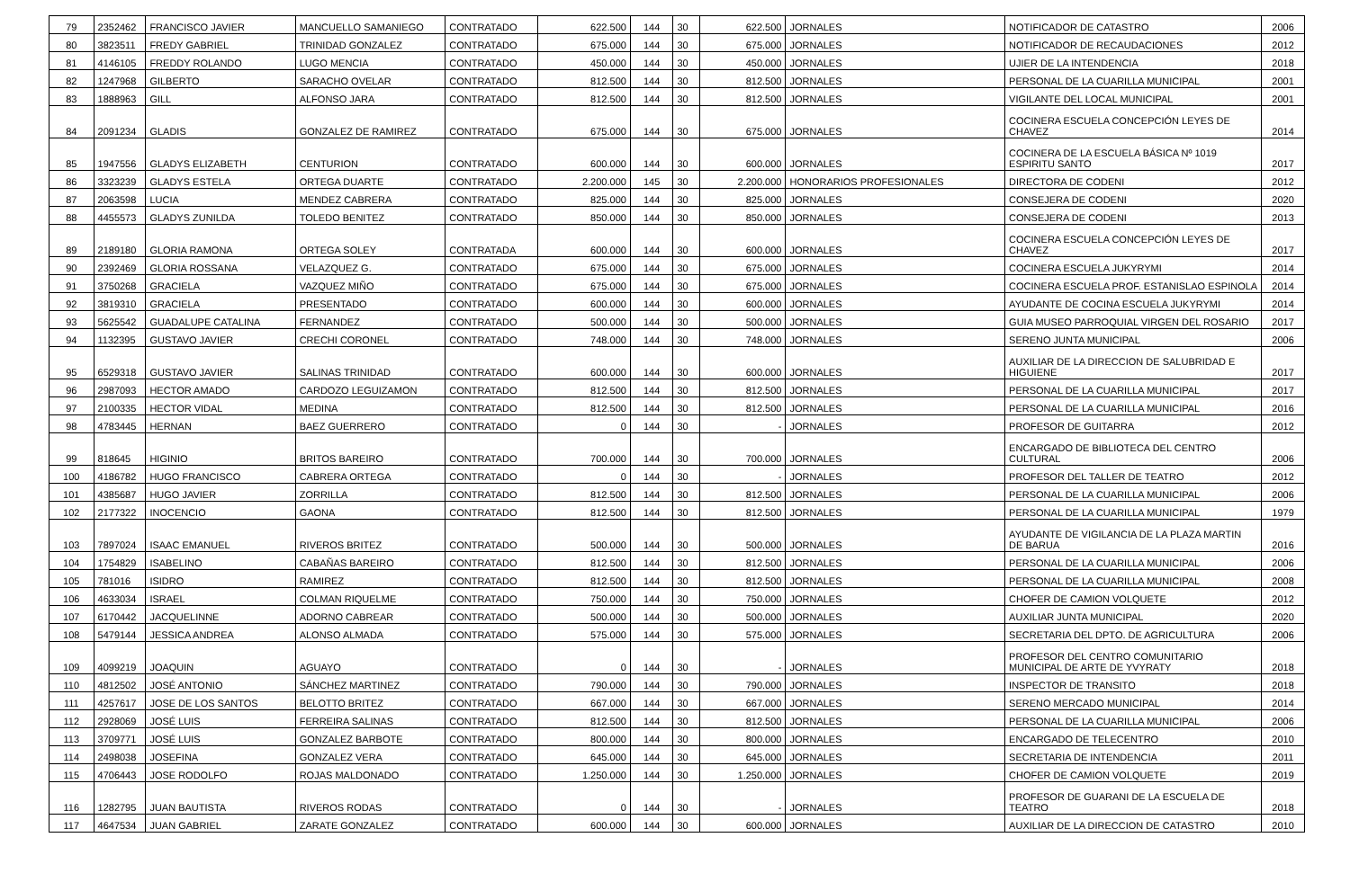| 79 | 2352462 | FRANCISCO JAVIER | MANCUELLO SAMANIEGO | CONTRATADO | 622.500 | 144 | 30 | 622.500 | JORNALES | NOTIFICADOR DE CATASTRO | 2006 |
| 80 | 3823511 | FREDY GABRIEL | TRINIDAD GONZALEZ | CONTRATADO | 675.000 | 144 | 30 | 675.000 | JORNALES | NOTIFICADOR DE RECAUDACIONES | 2012 |
| 81 | 4146105 | FREDDY ROLANDO | LUGO MENCIA | CONTRATADO | 450.000 | 144 | 30 | 450.000 | JORNALES | UJIER DE LA INTENDENCIA | 2018 |
| 82 | 1247968 | GILBERTO | SARACHO OVELAR | CONTRATADO | 812.500 | 144 | 30 | 812.500 | JORNALES | PERSONAL DE LA CUARILLA MUNICIPAL | 2001 |
| 83 | 1888963 | GILL | ALFONSO JARA | CONTRATADO | 812.500 | 144 | 30 | 812.500 | JORNALES | VIGILANTE DEL LOCAL MUNICIPAL | 2001 |
| 84 | 2091234 | GLADIS | GONZALEZ DE RAMIREZ | CONTRATADO | 675.000 | 144 | 30 | 675.000 | JORNALES | COCINERA ESCUELA CONCEPCIÓN LEYES DE CHAVEZ | 2014 |
| 85 | 1947556 | GLADYS ELIZABETH | CENTURION | CONTRATADO | 600.000 | 144 | 30 | 600.000 | JORNALES | COCINERA DE LA ESCUELA BÁSICA Nº 1019 ESPIRITU SANTO | 2017 |
| 86 | 3323239 | GLADYS ESTELA | ORTEGA DUARTE | CONTRATADO | 2.200.000 | 145 | 30 | 2.200.000 | HONORARIOS PROFESIONALES | DIRECTORA DE CODENI | 2012 |
| 87 | 2063598 | LUCIA | MENDEZ CABRERA | CONTRATADO | 825.000 | 144 | 30 | 825.000 | JORNALES | CONSEJERA DE CODENI | 2020 |
| 88 | 4455573 | GLADYS ZUNILDA | TOLEDO BENITEZ | CONTRATADO | 850.000 | 144 | 30 | 850.000 | JORNALES | CONSEJERA DE CODENI | 2013 |
| 89 | 2189180 | GLORIA RAMONA | ORTEGA SOLEY | CONTRATADA | 600.000 | 144 | 30 | 600.000 | JORNALES | COCINERA ESCUELA CONCEPCIÓN LEYES DE CHAVEZ | 2017 |
| 90 | 2392469 | GLORIA ROSSANA | VELAZQUEZ G. | CONTRATADO | 675.000 | 144 | 30 | 675.000 | JORNALES | COCINERA ESCUELA JUKYRYMI | 2014 |
| 91 | 3750268 | GRACIELA | VAZQUEZ MIÑO | CONTRATADO | 675.000 | 144 | 30 | 675.000 | JORNALES | COCINERA ESCUELA PROF. ESTANISLAO ESPINOLA | 2014 |
| 92 | 3819310 | GRACIELA | PRESENTADO | CONTRATADO | 600.000 | 144 | 30 | 600.000 | JORNALES | AYUDANTE DE COCINA ESCUELA JUKYRYMI | 2014 |
| 93 | 5625542 | GUADALUPE CATALINA | FERNANDEZ | CONTRATADO | 500.000 | 144 | 30 | 500.000 | JORNALES | GUIA MUSEO PARROQUIAL VIRGEN DEL ROSARIO | 2017 |
| 94 | 1132395 | GUSTAVO JAVIER | CRECHI CORONEL | CONTRATADO | 748.000 | 144 | 30 | 748.000 | JORNALES | SERENO JUNTA MUNICIPAL | 2006 |
| 95 | 6529318 | GUSTAVO JAVIER | SALINAS TRINIDAD | CONTRATADO | 600.000 | 144 | 30 | 600.000 | JORNALES | AUXILIAR DE LA DIRECCION DE SALUBRIDAD E HIGUIENE | 2017 |
| 96 | 2987093 | HECTOR AMADO | CARDOZO LEGUIZAMON | CONTRATADO | 812.500 | 144 | 30 | 812.500 | JORNALES | PERSONAL DE LA CUARILLA MUNICIPAL | 2017 |
| 97 | 2100335 | HECTOR VIDAL | MEDINA | CONTRATADO | 812.500 | 144 | 30 | 812.500 | JORNALES | PERSONAL DE LA CUARILLA MUNICIPAL | 2016 |
| 98 | 4783445 | HERNAN | BAEZ GUERRERO | CONTRATADO | 0 | 144 | 30 | - | JORNALES | PROFESOR DE GUITARRA | 2012 |
| 99 | 818645 | HIGINIO | BRITOS BAREIRO | CONTRATADO | 700.000 | 144 | 30 | 700.000 | JORNALES | ENCARGADO DE BIBLIOTECA DEL CENTRO CULTURAL | 2006 |
| 100 | 4186782 | HUGO FRANCISCO | CABRERA ORTEGA | CONTRATADO | 0 | 144 | 30 | - | JORNALES | PROFESOR DEL TALLER DE TEATRO | 2012 |
| 101 | 4385687 | HUGO JAVIER | ZORRILLA | CONTRATADO | 812.500 | 144 | 30 | 812.500 | JORNALES | PERSONAL DE LA CUARILLA MUNICIPAL | 2006 |
| 102 | 2177322 | INOCENCIO | GAONA | CONTRATADO | 812.500 | 144 | 30 | 812.500 | JORNALES | PERSONAL DE LA CUARILLA MUNICIPAL | 1979 |
| 103 | 7897024 | ISAAC EMANUEL | RIVEROS BRITEZ | CONTRATADO | 500.000 | 144 | 30 | 500.000 | JORNALES | AYUDANTE DE VIGILANCIA DE LA PLAZA MARTIN DE BARUA | 2016 |
| 104 | 1754829 | ISABELINO | CABAÑAS BAREIRO | CONTRATADO | 812.500 | 144 | 30 | 812.500 | JORNALES | PERSONAL DE LA CUARILLA MUNICIPAL | 2006 |
| 105 | 781016 | ISIDRO | RAMIREZ | CONTRATADO | 812.500 | 144 | 30 | 812.500 | JORNALES | PERSONAL DE LA CUARILLA MUNICIPAL | 2008 |
| 106 | 4633034 | ISRAEL | COLMAN RIQUELME | CONTRATADO | 750.000 | 144 | 30 | 750.000 | JORNALES | CHOFER DE CAMION VOLQUETE | 2012 |
| 107 | 6170442 | JACQUELINNE | ADORNO CABREAR | CONTRATADO | 500.000 | 144 | 30 | 500.000 | JORNALES | AUXILIAR JUNTA MUNICIPAL | 2020 |
| 108 | 5479144 | JESSICA ANDREA | ALONSO ALMADA | CONTRATADO | 575.000 | 144 | 30 | 575.000 | JORNALES | SECRETARIA DEL DPTO. DE AGRICULTURA | 2006 |
| 109 | 4099219 | JOAQUIN | AGUAYO | CONTRATADO | 0 | 144 | 30 | - | JORNALES | PROFESOR DEL CENTRO COMUNITARIO MUNICIPAL DE ARTE DE YVYRATY | 2018 |
| 110 | 4812502 | JOSÉ ANTONIO | SÁNCHEZ MARTINEZ | CONTRATADO | 790.000 | 144 | 30 | 790.000 | JORNALES | INSPECTOR DE TRANSITO | 2018 |
| 111 | 4257617 | JOSE DE LOS SANTOS | BELOTTO BRITEZ | CONTRATADO | 667.000 | 144 | 30 | 667.000 | JORNALES | SERENO MERCADO MUNICIPAL | 2014 |
| 112 | 2928069 | JOSÉ LUIS | FERREIRA SALINAS | CONTRATADO | 812.500 | 144 | 30 | 812.500 | JORNALES | PERSONAL DE LA CUARILLA MUNICIPAL | 2006 |
| 113 | 3709771 | JOSÉ LUIS | GONZALEZ BARBOTE | CONTRATADO | 800.000 | 144 | 30 | 800.000 | JORNALES | ENCARGADO DE TELECENTRO | 2010 |
| 114 | 2498038 | JOSEFINA | GONZALEZ VERA | CONTRATADO | 645.000 | 144 | 30 | 645.000 | JORNALES | SECRETARIA DE INTENDENCIA | 2011 |
| 115 | 4706443 | JOSE RODOLFO | ROJAS MALDONADO | CONTRATADO | 1.250.000 | 144 | 30 | 1.250.000 | JORNALES | CHOFER DE CAMION VOLQUETE | 2019 |
| 116 | 1282795 | JUAN BAUTISTA | RIVEROS RODAS | CONTRATADO | 0 | 144 | 30 | - | JORNALES | PROFESOR DE GUARANI DE LA ESCUELA DE TEATRO | 2018 |
| 117 | 4647534 | JUAN GABRIEL | ZARATE GONZALEZ | CONTRATADO | 600.000 | 144 | 30 | 600.000 | JORNALES | AUXILIAR DE LA DIRECCION DE CATASTRO | 2010 |